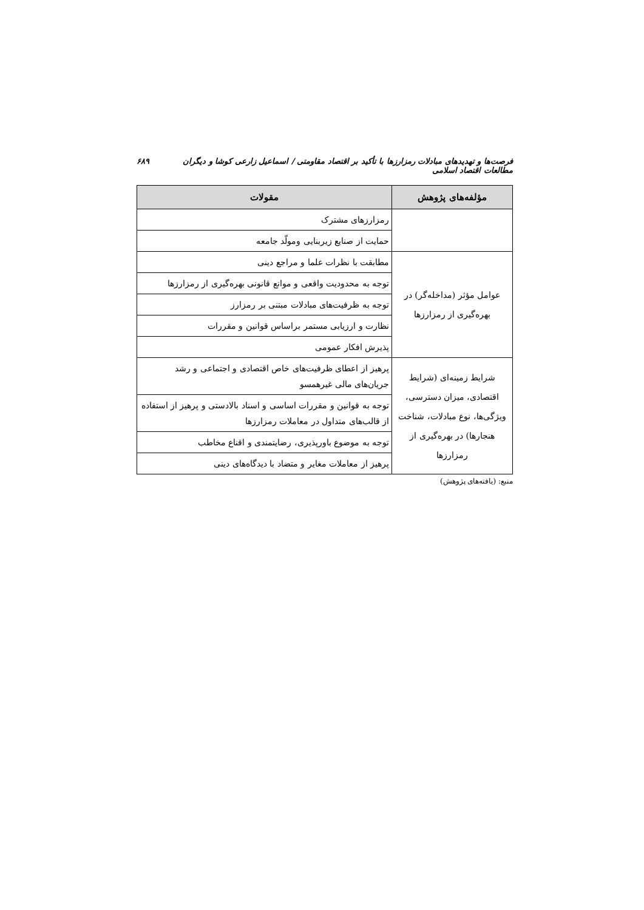فرصت‌ها و تهدیدهای مبادلات رمزارزها با تأکید بر اقتصاد مقاومتی / اسماعیل زارعی کوشا و دیگران مطالعات اقتصاد اسلامی ۶۸۹
| مؤلفه‌های پژوهش | مقولات |
| --- | --- |
| | رمزارزهای مشترک |
| | حمایت از صنایع زیربنایی ومولّد جامعه |
| عوامل مؤثر (مداخله‌گر) در بهره‌گیری از رمزارزها | مطابقت با نظرات علما و مراجع دینی |
| | توجه به محدودیت واقعی و موانع قانونی بهره‌گیری از رمزارزها |
| | توجه به ظرفیت‌های مبادلات مبتنی بر رمزارز |
| | نظارت و ارزیابی مستمر براساس قوانین و مقررات |
| | پذیرش افکار عمومی |
| شرایط زمینه‌ای (شرایط اقتصادی، میزان دسترسی، ویژگی‌ها، نوع مبادلات، شناخت هنجارها) در بهره‌گیری از رمزارزها | پرهیز از اعطای ظرفیت‌های خاص اقتصادی و اجتماعی و رشد جریان‌های مالی غیرهمسو |
| | توجه به قوانین و مقررات اساسی و اسناد بالادستی و پرهیز از استفاده از قالب‌های متداول در معاملات رمزارزها |
| | توجه به موضوع باورپذیری، رضایتمندی و اقناع مخاطب |
| | پرهیز از معاملات مغایر و متضاد با دیدگاه‌های دینی |
منبع: (یافته‌های پژوهش)